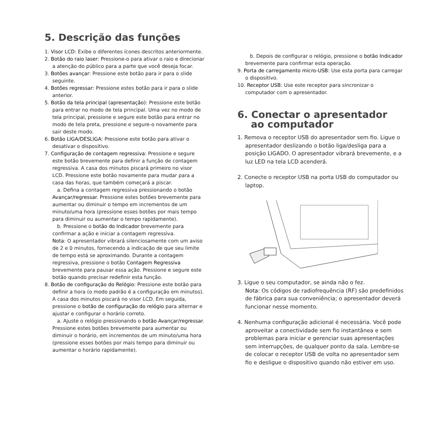5. Descrição das funções
1. Visor LCD: Exibe o diferentes ícones descritos anteriormente.
2. Botão do raio laser: Pressione-o para ativar o raio e direcionar a atenção do público para a parte que você deseja focar.
3. Botões avançar: Pressione este botão para ir para o slide seguinte.
4. Botões regressar: Pressione estes botão para ir para o slide anterior.
5. Botão da tela principal (apresentação): Pressione este botão para entrar no modo de tela principal. Uma vez no modo de tela principal, pressione e segure este botão para entrar no modo de tela preta, pressione e segure-o novamente para sair deste modo.
6. Botão LIGA/DESLIGA: Pressione este botão para ativar o desativar o dispositivo.
7. Configuração de contagem regressiva: Pressione e segure este botão brevemente para definir a função de contagem regressiva. A casa dos minutos piscará primeiro no visor LCD. Pressione este botão novamente para mudar para a casa das horas, que também começará a piscar.
a. Defina a contagem regressiva pressionando o botão Avançar/regressar. Pressione estes botões brevemente para aumentar ou diminuir o tempo em incrementos de um minuto/uma hora (pressione esses botões por mais tempo para diminuir ou aumentar o tempo rapidamente).
b. Pressione o botão do Indicador brevemente para confirmar a ação e iniciar a contagem regressiva.
Nota: O apresentador vibrará silenciosamente com um aviso de 2 e 0 minutos, fornecendo a indicação de que seu limite de tempo está se aproximando. Durante a contagem regressiva, pressione o botão Contagem Regressiva brevemente para pausar essa ação. Pressione e segure este botão quando precisar redefinir esta função.
8. Botão de configuração do Relógio: Pressione este botão para definir a hora (o modo padrão é a configuração em minutos). A casa dos minutos piscará no visor LCD. Em seguida, pressione o botão de configuração do relógio para alternar e ajustar e configurar o horário correto.
a. Ajuste o relógio pressionando o botão Avançar/regressar. Pressione estes botões brevemente para aumentar ou diminuir o horário, em incrementos de um minuto/uma hora (pressione esses botões por mais tempo para diminuir ou aumentar o horário rapidamente).
b. Depois de configurar o relógio, pressione o botão Indicador brevemente para confirmar esta operação.
9. Porta de carregamento micro-USB: Use esta porta para carregar o dispositivo.
10. Receptor USB: Use este receptor para sincronizar o computador com o apresentador.
6. Conectar o apresentador
ao computador
1. Remova o receptor USB do apresentador sem fio. Ligue o apresentador deslizando o botão liga/desliga para a posição LIGADO. O apresentador vibrará brevemente, e a luz LED na tela LCD acenderá.
2. Conecte o receptor USB na porta USB do computador ou laptop.
3. Ligue o seu computador, se ainda não o fez.
Nota: Os códigos de radiofrequência (RF) são predefinidos de fábrica para sua conveniência; o apresentador deverá funcionar nesse momento.
4. Nenhuma configuração adicional é necessária. Você pode aproveitar a conectividade sem fio instantânea e sem problemas para iniciar e gerenciar suas apresentações sem interrupções, de qualquer ponto da sala. Lembre-se de colocar o receptor USB de volta no apresentador sem fio e desligue o dispositivo quando não estiver em uso.